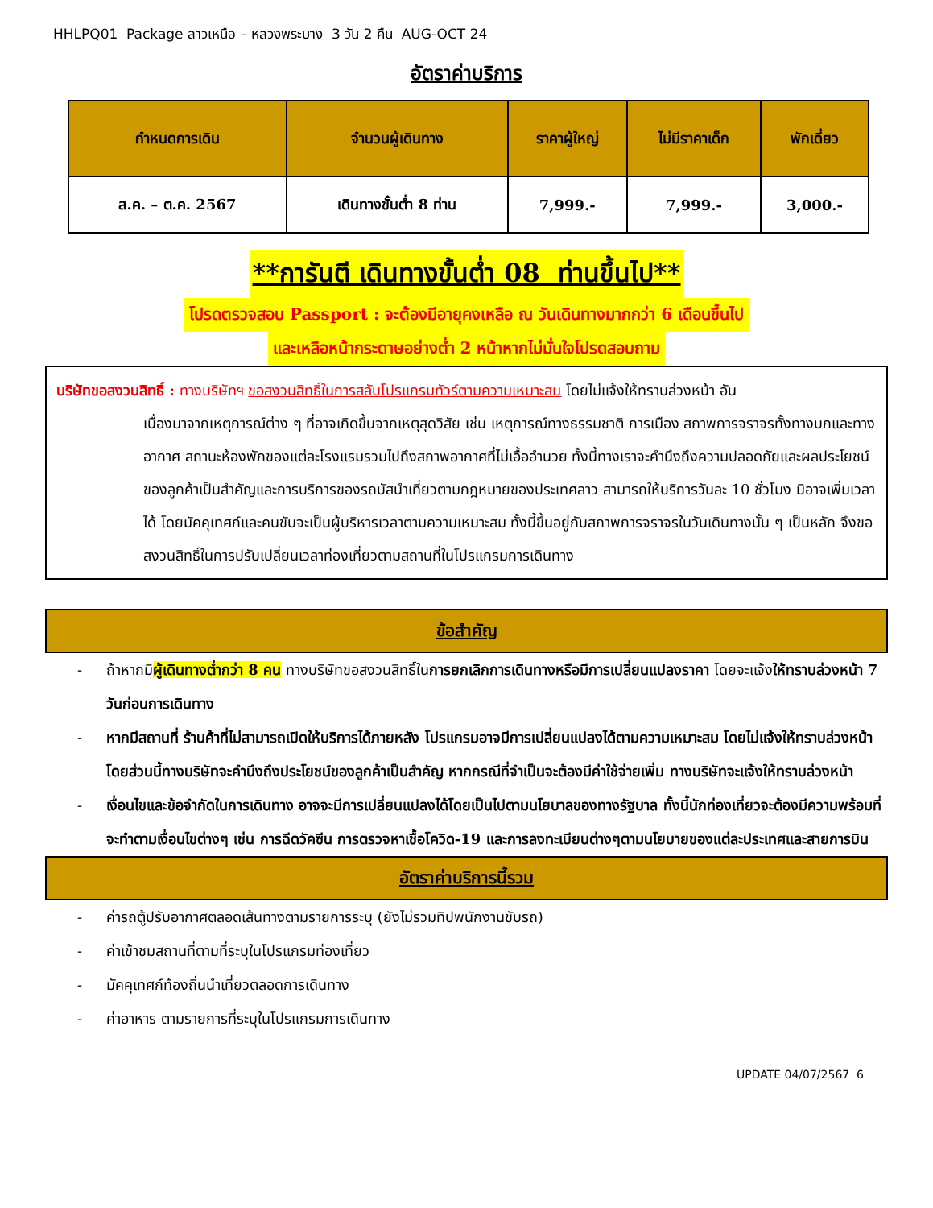HHLPQ01 Package ลาวเหนือ – หลวงพระบาง 3 วัน 2 คืน AUG-OCT 24
อัตราค่าบริการ
| กำหนดการเดิน | จำนวนผู้เดินทาง | ราคาผู้ใหญ่ | ไม่มีราคาเด็ก | พักเดี่ยว |
| --- | --- | --- | --- | --- |
| ส.ค. – ต.ค. 2567 | เดินทางขั้นต่ำ 8 ท่าน | 7,999.- | 7,999.- | 3,000.- |
**การันตี เดินทางขั้นต่ำ 08 ท่านขึ้นไป**
โปรดตรวจสอบ Passport : จะต้องมีอายุคงเหลือ ณ วันเดินทางมากกว่า 6 เดือนขึ้นไป
และเหลือหน้ากระดาษอย่างต่ำ 2 หน้าหากไม่มั่นใจโปรดสอบถาม
บริษัทขอสงวนสิทธิ์ : ทางบริษัทฯ ขอสงวนสิทธิ์ในการสลับโปรแกรมทัวร์ตามความเหมาะสม โดยไม่แจ้งให้ทราบล่วงหน้า อัน
เนื่องมาจากเหตุการณ์ต่าง ๆ ที่อาจเกิดขึ้นจากเหตุสุดวิสัย เช่น เหตุการณ์ทางธรรมชาติ การเมือง สภาพการจราจรทั้งทางบกและทางอากาศ สถานะห้องพักของแต่ละโรงแรมรวมไปถึงสภาพอากาศที่ไม่เอื้ออำนวย ทั้งนี้ทางเราจะคำนึงถึงความปลอดภัยและผลประโยชน์ของลูกค้าเป็นสำคัญและการบริการของรถบัสนำเที่ยวตามกฎหมายของประเทศลาว สามารถให้บริการวันละ 10 ชั่วโมง มิอาจเพิ่มเวลาได้ โดยมัคคุเทศก์และคนขับจะเป็นผู้บริหารเวลาตามความเหมาะสม ทั้งนี้ขึ้นอยู่กับสภาพการจราจรในวันเดินทางนั้น ๆ เป็นหลัก จึงขอสงวนสิทธิ์ในการปรับเปลี่ยนเวลาท่องเที่ยวตามสถานที่ในโปรแกรมการเดินทาง
ข้อสำคัญ
- ถ้าหากมีผู้เดินทางต่ำกว่า 8 คน ทางบริษัทขอสงวนสิทธิ์ในการยกเลิกการเดินทางหรือมีการเปลี่ยนแปลงราคา โดยจะแจ้งให้ทราบล่วงหน้า 7 วันก่อนการเดินทาง
- หากมีสถานที่ ร้านค้าที่ไม่สามารถเปิดให้บริการได้ภายหลัง โปรแกรมอาจมีการเปลี่ยนแปลงได้ตามความเหมาะสม โดยไม่แจ้งให้ทราบล่วงหน้า โดยส่วนนี้ทางบริษัทจะคำนึงถึงประโยชน์ของลูกค้าเป็นสำคัญ หากกรณีที่จำเป็นจะต้องมีค่าใช้จ่ายเพิ่ม ทางบริษัทจะแจ้งให้ทราบล่วงหน้า
- เงื่อนไขและข้อจำกัดในการเดินทาง อาจจะมีการเปลี่ยนแปลงได้โดยเป็นไปตามนโยบาลของทางรัฐบาล ทั้งนี้นักท่องเที่ยวจะต้องมีความพร้อมที่จะทำตามเงื่อนไขต่างๆ เช่น การฉีดวัคซีน การตรวจหาเชื้อโควิด-19 และการลงทะเบียนต่างๆตามนโยบายของแต่ละประเทศและสายการบิน
อัตราค่าบริการนี้รวม
- ค่ารถตู้ปรับอากาศตลอดเส้นทางตามรายการระบุ (ยังไม่รวมทิปพนักงานขับรถ)
- ค่าเข้าชมสถานที่ตามที่ระบุในโปรแกรมท่องเที่ยว
- มัคคุเทศก์ท้องถิ่นนำเที่ยวตลอดการเดินทาง
- ค่าอาหาร ตามรายการที่ระบุในโปรแกรมการเดินทาง
UPDATE 04/07/2567 6